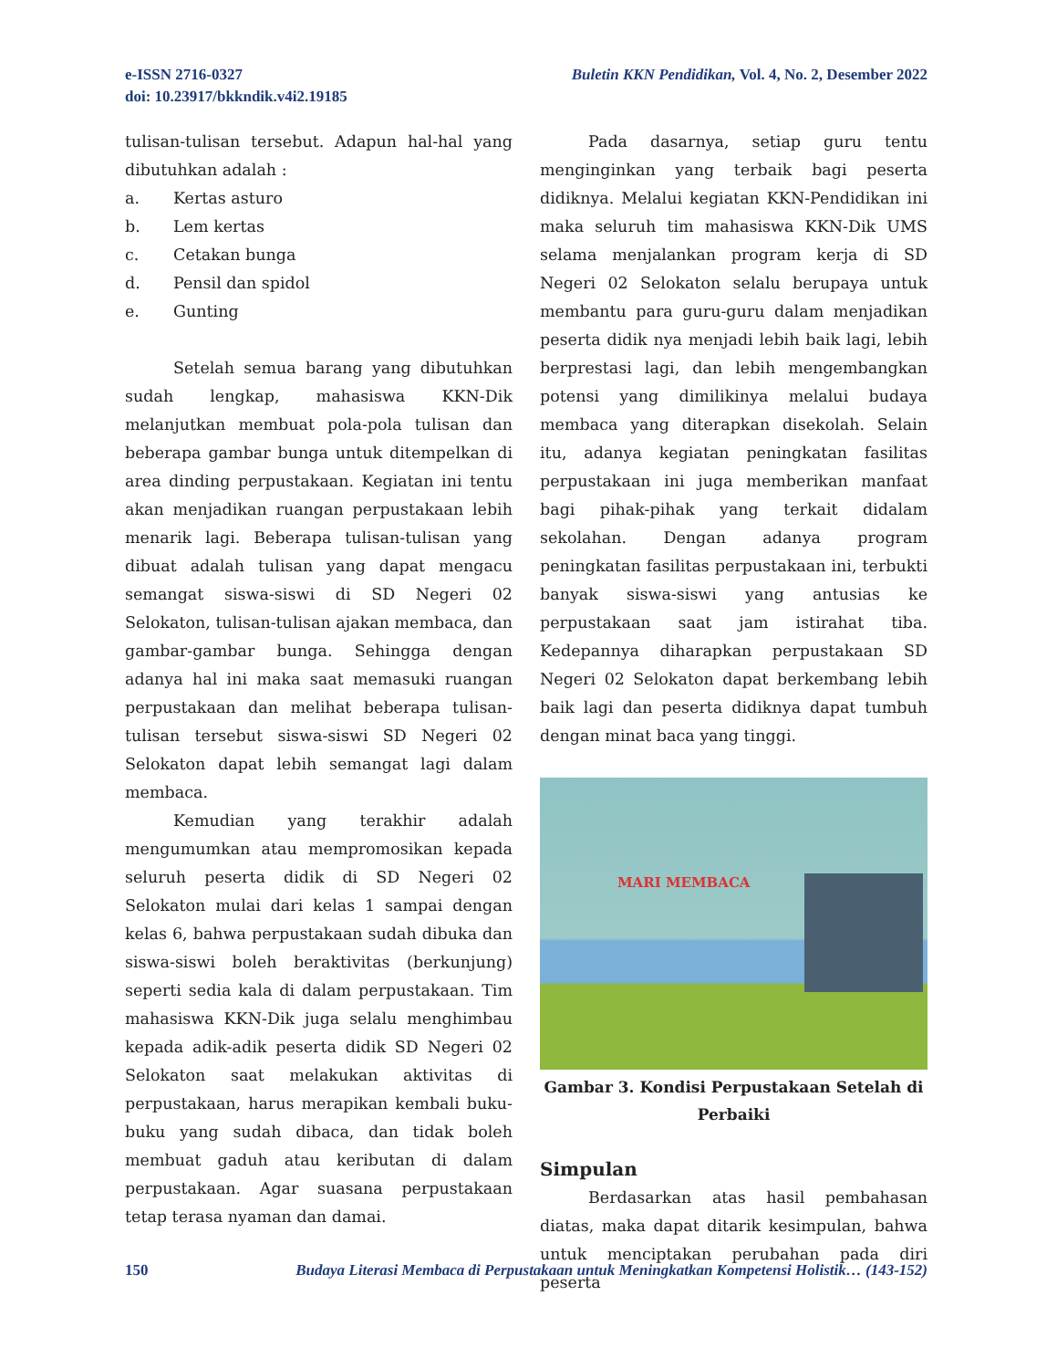e-ISSN 2716-0327
doi: 10.23917/bkkndik.v4i2.19185
Buletin KKN Pendidikan, Vol. 4, No. 2, Desember 2022
tulisan-tulisan tersebut. Adapun hal-hal yang dibutuhkan adalah :
a. Kertas asturo
b. Lem kertas
c. Cetakan bunga
d. Pensil dan spidol
e. Gunting
Setelah semua barang yang dibutuhkan sudah lengkap, mahasiswa KKN-Dik melanjutkan membuat pola-pola tulisan dan beberapa gambar bunga untuk ditempelkan di area dinding perpustakaan. Kegiatan ini tentu akan menjadikan ruangan perpustakaan lebih menarik lagi. Beberapa tulisan-tulisan yang dibuat adalah tulisan yang dapat mengacu semangat siswa-siswi di SD Negeri 02 Selokaton, tulisan-tulisan ajakan membaca, dan gambar-gambar bunga. Sehingga dengan adanya hal ini maka saat memasuki ruangan perpustakaan dan melihat beberapa tulisan-tulisan tersebut siswa-siswi SD Negeri 02 Selokaton dapat lebih semangat lagi dalam membaca.
Kemudian yang terakhir adalah mengumumkan atau mempromosikan kepada seluruh peserta didik di SD Negeri 02 Selokaton mulai dari kelas 1 sampai dengan kelas 6, bahwa perpustakaan sudah dibuka dan siswa-siswi boleh beraktivitas (berkunjung) seperti sedia kala di dalam perpustakaan. Tim mahasiswa KKN-Dik juga selalu menghimbau kepada adik-adik peserta didik SD Negeri 02 Selokaton saat melakukan aktivitas di perpustakaan, harus merapikan kembali buku-buku yang sudah dibaca, dan tidak boleh membuat gaduh atau keributan di dalam perpustakaan. Agar suasana perpustakaan tetap terasa nyaman dan damai.
Pada dasarnya, setiap guru tentu menginginkan yang terbaik bagi peserta didiknya. Melalui kegiatan KKN-Pendidikan ini maka seluruh tim mahasiswa KKN-Dik UMS selama menjalankan program kerja di SD Negeri 02 Selokaton selalu berupaya untuk membantu para guru-guru dalam menjadikan peserta didik nya menjadi lebih baik lagi, lebih berprestasi lagi, dan lebih mengembangkan potensi yang dimilikinya melalui budaya membaca yang diterapkan disekolah. Selain itu, adanya kegiatan peningkatan fasilitas perpustakaan ini juga memberikan manfaat bagi pihak-pihak yang terkait didalam sekolahan. Dengan adanya program peningkatan fasilitas perpustakaan ini, terbukti banyak siswa-siswi yang antusias ke perpustakaan saat jam istirahat tiba. Kedepannya diharapkan perpustakaan SD Negeri 02 Selokaton dapat berkembang lebih baik lagi dan peserta didiknya dapat tumbuh dengan minat baca yang tinggi.
MARI MEMBACA
Gambar 3. Kondisi Perpustakaan Setelah di Perbaiki
Simpulan
Berdasarkan atas hasil pembahasan diatas, maka dapat ditarik kesimpulan, bahwa untuk menciptakan perubahan pada diri peserta
150 Budaya Literasi Membaca di Perpustakaan untuk Meningkatkan Kompetensi Holistik… (143-152)